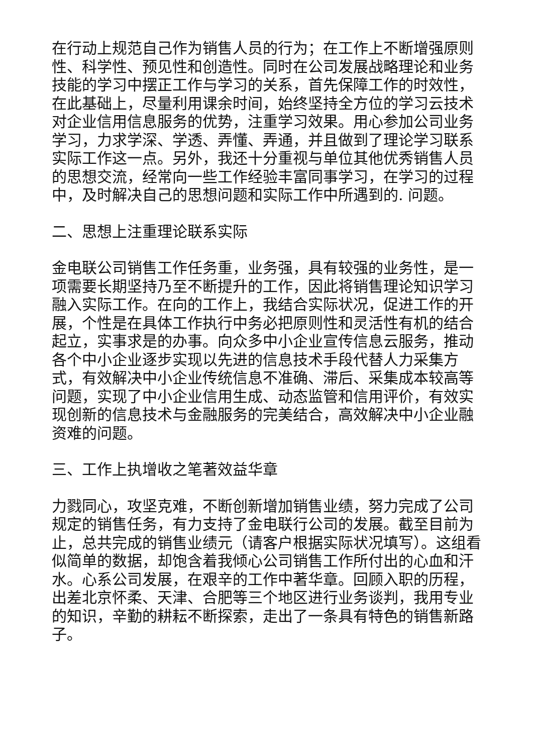在行动上规范自己作为销售人员的行为；在工作上不断增强原则性、科学性、预见性和创造性。同时在公司发展战略理论和业务技能的学习中摆正工作与学习的关系，首先保障工作的时效性，在此基础上，尽量利用课余时间，始终坚持全方位的学习云技术对企业信用信息服务的优势，注重学习效果。用心参加公司业务学习，力求学深、学透、弄懂、弄通，并且做到了理论学习联系实际工作这一点。另外，我还十分重视与单位其他优秀销售人员的思想交流，经常向一些工作经验丰富同事学习，在学习的过程中，及时解决自己的思想问题和实际工作中所遇到的. 问题。
二、思想上注重理论联系实际
金电联公司销售工作任务重，业务强，具有较强的业务性，是一项需要长期坚持乃至不断提升的工作，因此将销售理论知识学习融入实际工作。在向的工作上，我结合实际状况，促进工作的开展，个性是在具体工作执行中务必把原则性和灵活性有机的结合起立，实事求是的办事。向众多中小企业宣传信息云服务，推动各个中小企业逐步实现以先进的信息技术手段代替人力采集方式，有效解决中小企业传统信息不准确、滞后、采集成本较高等问题，实现了中小企业信用生成、动态监管和信用评价，有效实现创新的信息技术与金融服务的完美结合，高效解决中小企业融资难的问题。
三、工作上执增收之笔著效益华章
力戮同心，攻坚克难，不断创新增加销售业绩，努力完成了公司规定的销售任务，有力支持了金电联行公司的发展。截至目前为止，总共完成的销售业绩元（请客户根据实际状况填写）。这组看似简单的数据，却饱含着我倾心公司销售工作所付出的心血和汗水。心系公司发展，在艰辛的工作中著华章。回顾入职的历程，出差北京怀柔、天津、合肥等三个地区进行业务谈判，我用专业的知识，辛勤的耕耘不断探索，走出了一条具有特色的销售新路子。